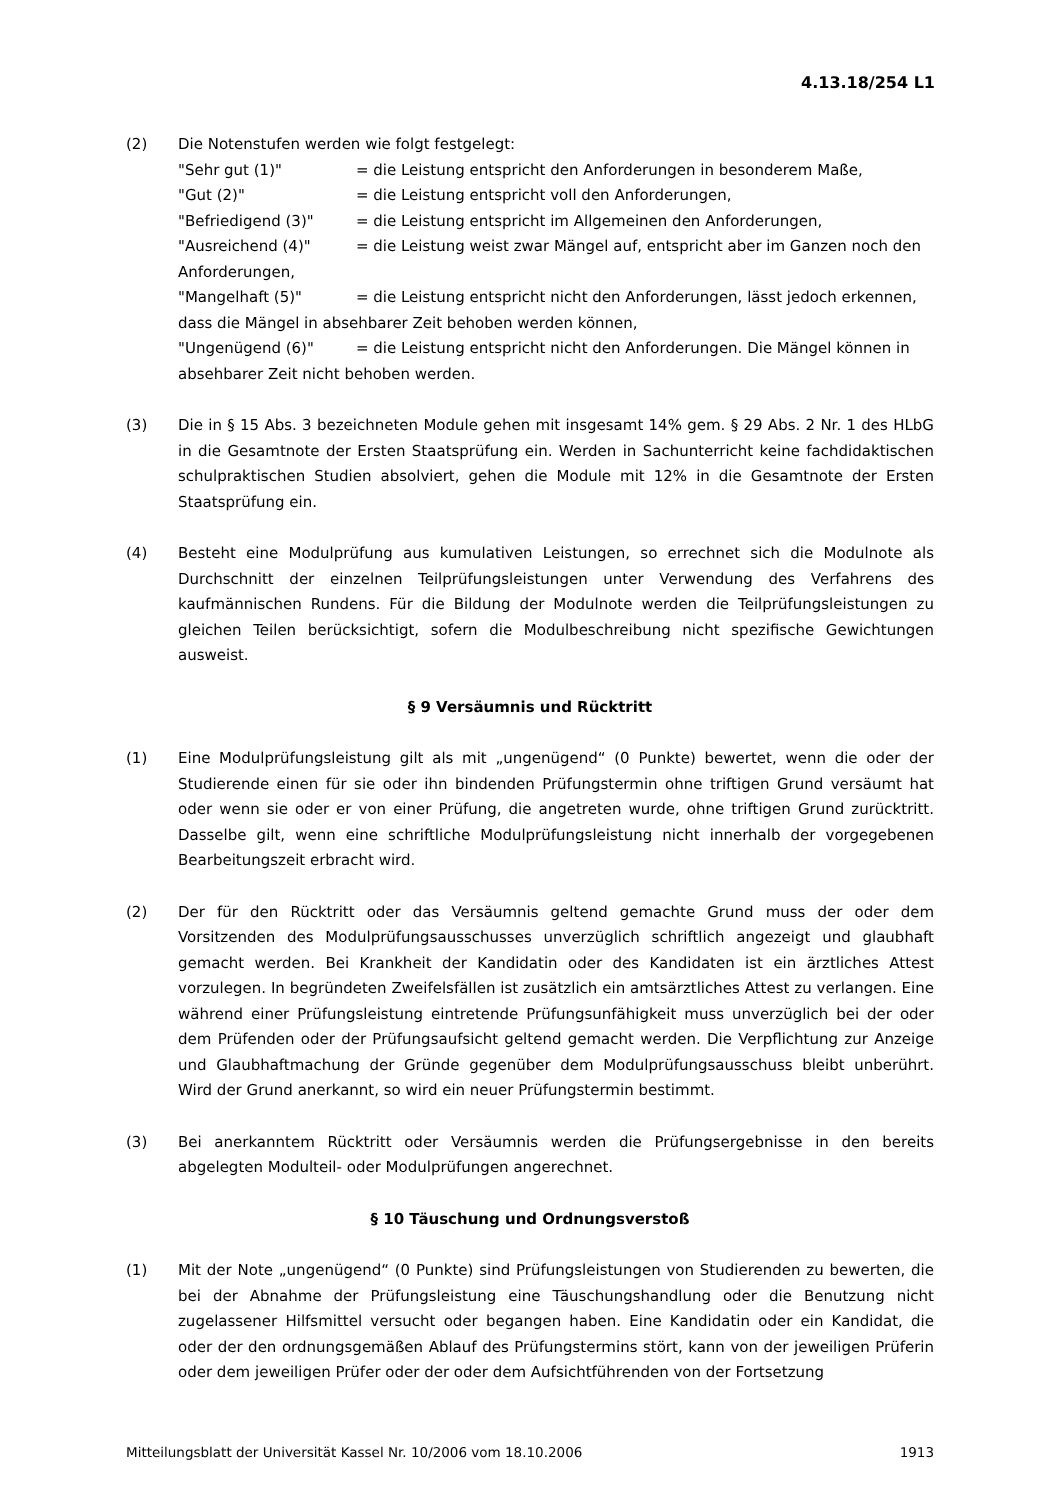4.13.18/254 L1
(2) Die Notenstufen werden wie folgt festgelegt:
"Sehr gut (1)" = die Leistung entspricht den Anforderungen in besonderem Maße,
"Gut (2)" = die Leistung entspricht voll den Anforderungen,
"Befriedigend (3)" = die Leistung entspricht im Allgemeinen den Anforderungen,
"Ausreichend (4)" = die Leistung weist zwar Mängel auf, entspricht aber im Ganzen noch den Anforderungen,
"Mangelhaft (5)" = die Leistung entspricht nicht den Anforderungen, lässt jedoch erkennen, dass die Mängel in absehbarer Zeit behoben werden können,
"Ungenügend (6)" = die Leistung entspricht nicht den Anforderungen. Die Mängel können in absehbarer Zeit nicht behoben werden.
(3) Die in § 15 Abs. 3 bezeichneten Module gehen mit insgesamt 14% gem. § 29 Abs. 2 Nr. 1 des HLbG in die Gesamtnote der Ersten Staatsprüfung ein. Werden in Sachunterricht keine fachdidaktischen schulpraktischen Studien absolviert, gehen die Module mit 12% in die Gesamtnote der Ersten Staatsprüfung ein.
(4) Besteht eine Modulprüfung aus kumulativen Leistungen, so errechnet sich die Modulnote als Durchschnitt der einzelnen Teilprüfungsleistungen unter Verwendung des Verfahrens des kaufmännischen Rundens. Für die Bildung der Modulnote werden die Teilprüfungsleistungen zu gleichen Teilen berücksichtigt, sofern die Modulbeschreibung nicht spezifische Gewichtungen ausweist.
§ 9 Versäumnis und Rücktritt
(1) Eine Modulprüfungsleistung gilt als mit „ungenügend“ (0 Punkte) bewertet, wenn die oder der Studierende einen für sie oder ihn bindenden Prüfungstermin ohne triftigen Grund versäumt hat oder wenn sie oder er von einer Prüfung, die angetreten wurde, ohne triftigen Grund zurücktritt. Dasselbe gilt, wenn eine schriftliche Modulprüfungsleistung nicht innerhalb der vorgegebenen Bearbeitungszeit erbracht wird.
(2) Der für den Rücktritt oder das Versäumnis geltend gemachte Grund muss der oder dem Vorsitzenden des Modulprüfungsausschusses unverzüglich schriftlich angezeigt und glaubhaft gemacht werden. Bei Krankheit der Kandidatin oder des Kandidaten ist ein ärztliches Attest vorzulegen. In begründeten Zweifelsfällen ist zusätzlich ein amtsärztliches Attest zu verlangen. Eine während einer Prüfungsleistung eintretende Prüfungsunfähigkeit muss unverzüglich bei der oder dem Prüfenden oder der Prüfungsaufsicht geltend gemacht werden. Die Verpflichtung zur Anzeige und Glaubhaftmachung der Gründe gegenüber dem Modulprüfungsausschuss bleibt unberührt. Wird der Grund anerkannt, so wird ein neuer Prüfungstermin bestimmt.
(3) Bei anerkanntem Rücktritt oder Versäumnis werden die Prüfungsergebnisse in den bereits abgelegten Modulteil- oder Modulprüfungen angerechnet.
§ 10 Täuschung und Ordnungsverstoß
(1) Mit der Note „ungenügend“ (0 Punkte) sind Prüfungsleistungen von Studierenden zu bewerten, die bei der Abnahme der Prüfungsleistung eine Täuschungshandlung oder die Benutzung nicht zugelassener Hilfsmittel versucht oder begangen haben. Eine Kandidatin oder ein Kandidat, die oder der den ordnungsgemäßen Ablauf des Prüfungstermins stört, kann von der jeweiligen Prüferin oder dem jeweiligen Prüfer oder der oder dem Aufsichtführenden von der Fortsetzung
Mitteilungsblatt der Universität Kassel Nr. 10/2006 vom 18.10.2006 1913